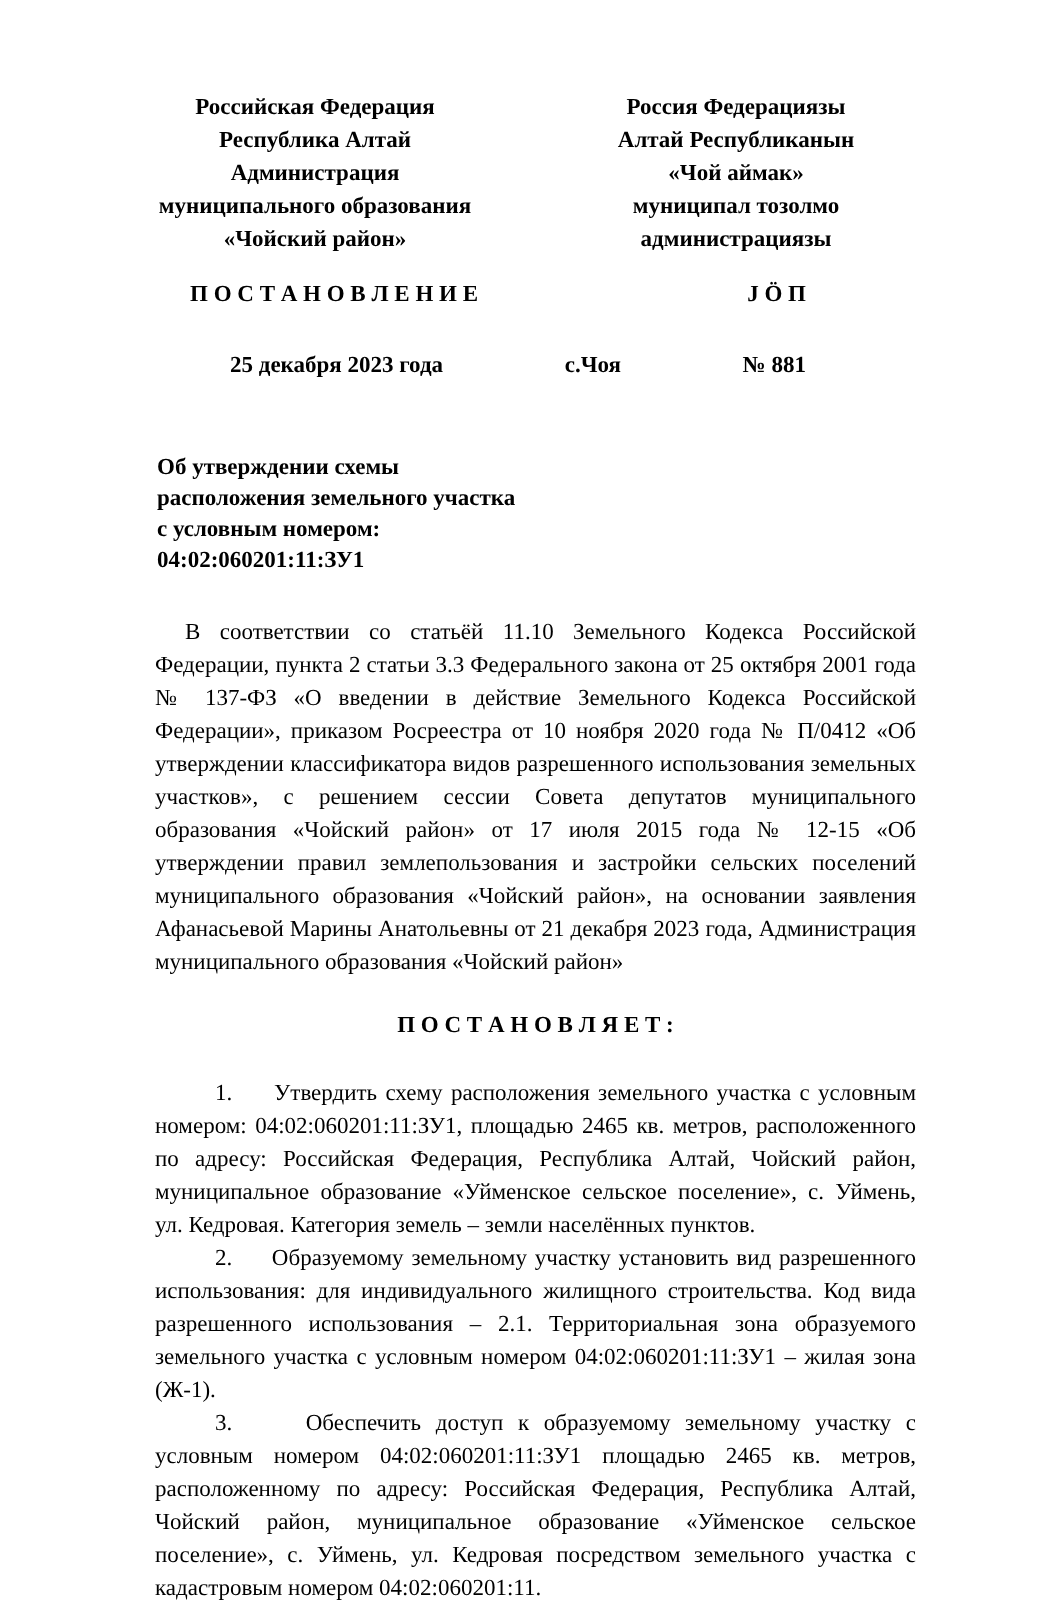Российская Федерация
Республика Алтай
Администрация
муниципального образования
«Чойский район»
Россия Федерациязы
Алтай Республиканын
«Чой аймак»
муниципал тозолмо
администрациязы
П О С Т А Н О В Л Е Н И Е Ј Ӧ П
25 декабря 2023 года с.Чоя № 881
Об утверждении схемы расположения земельного участка с условным номером: 04:02:060201:11:ЗУ1
В соответствии со статьёй 11.10 Земельного Кодекса Российской Федерации, пункта 2 статьи 3.3 Федерального закона от 25 октября 2001 года № 137-ФЗ «О введении в действие Земельного Кодекса Российской Федерации», приказом Росреестра от 10 ноября 2020 года № П/0412 «Об утверждении классификатора видов разрешенного использования земельных участков», с решением сессии Совета депутатов муниципального образования «Чойский район» от 17 июля 2015 года № 12-15 «Об утверждении правил землепользования и застройки сельских поселений муниципального образования «Чойский район», на основании заявления Афанасьевой Марины Анатольевны от 21 декабря 2023 года, Администрация муниципального образования «Чойский район»
П О С Т А Н О В Л Я Е Т :
1. Утвердить схему расположения земельного участка с условным номером: 04:02:060201:11:ЗУ1, площадью 2465 кв. метров, расположенного по адресу: Российская Федерация, Республика Алтай, Чойский район, муниципальное образование «Уйменское сельское поселение», с. Уймень, ул. Кедровая. Категория земель – земли населённых пунктов.
2. Образуемому земельному участку установить вид разрешенного использования: для индивидуального жилищного строительства. Код вида разрешенного использования – 2.1. Территориальная зона образуемого земельного участка с условным номером 04:02:060201:11:ЗУ1 – жилая зона (Ж-1).
3. Обеспечить доступ к образуемому земельному участку с условным номером 04:02:060201:11:ЗУ1 площадью 2465 кв. метров, расположенному по адресу: Российская Федерация, Республика Алтай, Чойский район, муниципальное образование «Уйменское сельское поселение», с. Уймень, ул. Кедровая посредством земельного участка с кадастровым номером 04:02:060201:11.